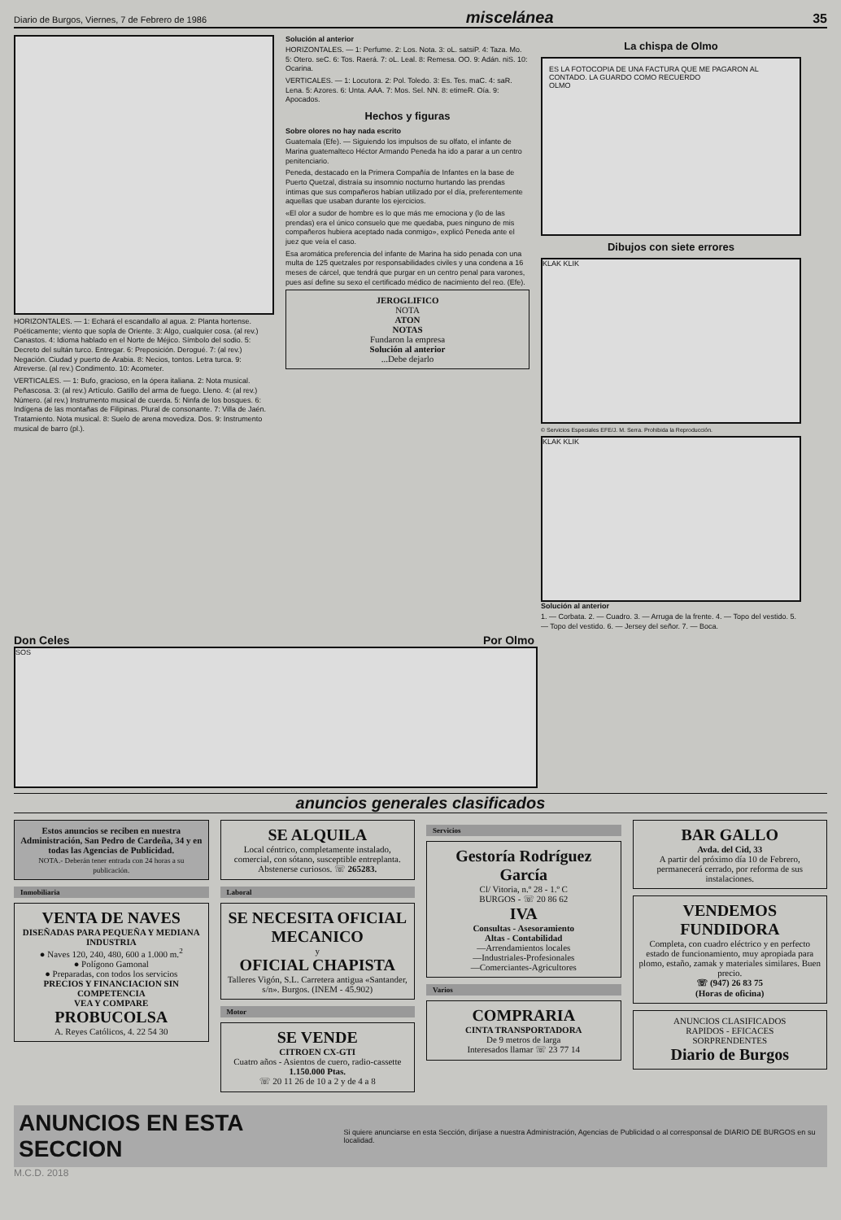Diario de Burgos, Viernes, 7 de Febrero de 1986 miscelánea 35
HORIZONTALES. — 1: Echará el escandallo al agua. 2: Planta hortense. Poéticamente; viento que sopla de Oriente. 3: Algo, cualquier cosa. (al rev.) Canastos. 4: Idioma hablado en el Norte de Méjico. Símbolo del sodio. 5: Decreto del sultán turco. Entregar. 6: Preposición. Derogué. 7: (al rev.) Negación. Ciudad y puerto de Arabia. 8: Necios, tontos. Letra turca. 9: Atreverse. (al rev.) Condimento. 10: Acometer.
VERTICALES. — 1: Bufo, gracioso, en la ópera italiana. 2: Nota musical. Peñascosa. 3: (al rev.) Artículo. Gatillo del arma de fuego. Lleno. 4: (al rev.) Número. (al rev.) Instrumento musical de cuerda. 5: Ninfa de los bosques. 6: Indígena de las montañas de Filipinas. Plural de consonante. 7: Villa de Jaén. Tratamiento. Nota musical. 8: Suelo de arena movediza. Dos. 9: Instrumento musical de barro (pl.).
Solución al anterior
HORIZONTALES. — 1: Perfume. 2: Los. Nota. 3: oL. satsiP. 4: Taza. Mo. 5: Otero. seC. 6: Tos. Raerá. 7: oL. Leal. 8: Remesa. OO. 9: Adán. niS. 10: Ocarina.
VERTICALES. — 1: Locutora. 2: Pol. Toledo. 3: Es. Tes. maC. 4: saR. Lena. 5: Azores. 6: Unta. AAA. 7: Mos. Sel. NN. 8: etimeR. Oía. 9: Apocados.
Hechos y figuras
Sobre olores no hay nada escrito
Guatemala (Efe). — Siguiendo los impulsos de su olfato, el infante de Marina guatemalteco Héctor Armando Peneda ha ido a parar a un centro penitenciario.
Peneda, destacado en la Primera Compañía de Infantes en la base de Puerto Quetzal, distraía su insomnio nocturno hurtando las prendas íntimas que sus compañeros habían utilizado por el día, preferentemente aquellas que usaban durante los ejercicios.
«El olor a sudor de hombre es lo que más me emociona y (lo de las prendas) era el único consuelo que me quedaba, pues ninguno de mis compañeros hubiera aceptado nada conmigo», explicó Peneda ante el juez que veía el caso.
Esa aromática preferencia del infante de Marina ha sido penada con una multa de 125 quetzales por responsabilidades civiles y una condena a 16 meses de cárcel, que tendrá que purgar en un centro penal para varones, pues así define su sexo el certificado médico de nacimiento del reo. (Efe).
JEROGLIFICO
NOTA
ATON
NOTAS
Fundaron la empresa
Solución al anterior
...Debe dejarlo
La chispa de Olmo
ES LA FOTOCOPIA DE UNA FACTURA QUE ME PAGARON AL CONTADO. LA GUARDO COMO RECUERDO
OLMO
Dibujos con siete errores
KLAK KLIK
© Servicios Especiales EFE/J. M. Serra. Prohibida la Reproducción.
KLAK KLIK
Solución al anterior
1. — Corbata. 2. — Cuadro. 3. — Arruga de la frente. 4. — Topo del vestido. 5. — Topo del vestido. 6. — Jersey del señor. 7. — Boca.
Don Celes Por Olmo
SOS
anuncios generales clasificados
Estos anuncios se reciben en nuestra Administración, San Pedro de Cardeña, 34 y en todas las Agencias de Publicidad.
NOTA.- Deberán tener entrada con 24 horas a su publicación.
Inmobiliaria
VENTA DE NAVES
DISEÑADAS PARA PEQUEÑA Y MEDIANA INDUSTRIA
● Naves 120, 240, 480, 600 a 1.000 m.<sup>2</sup>
● Polígono Gamonal
● Preparadas, con todos los servicios
PRECIOS Y FINANCIACION SIN COMPETENCIA
VEA Y COMPARE
PROBUCOLSA
A. Reyes Católicos, 4. 22 54 30
SE ALQUILA
Local céntrico, completamente instalado, comercial, con sótano, susceptible entreplanta. Abstenerse curiosos. ☏ 265283.
Laboral
SE NECESITA OFICIAL MECANICO
y
OFICIAL CHAPISTA
Talleres Vigón, S.L. Carretera antigua «Santander, s/n». Burgos. (INEM - 45.902)
Motor
SE VENDE
CITROEN CX-GTI
Cuatro años - Asientos de cuero, radio-cassette
1.150.000 Ptas.
☏ 20 11 26 de 10 a 2 y de 4 a 8
Servicios
Gestoría Rodríguez García
Cl/ Vitoria, n.º 28 - 1.º C
BURGOS - ☏ 20 86 62
IVA
Consultas - Asesoramiento
Altas - Contabilidad
—Arrendamientos locales
—Industriales-Profesionales
—Comerciantes-Agricultores
Varios
COMPRARIA
CINTA TRANSPORTADORA
De 9 metros de larga
Interesados llamar ☏ 23 77 14
BAR GALLO
Avda. del Cid, 33
A partir del próximo día 10 de Febrero, permanecerá cerrado, por reforma de sus instalaciones.
VENDEMOS FUNDIDORA
Completa, con cuadro eléctrico y en perfecto estado de funcionamiento, muy apropiada para plomo, estaño, zamak y materiales similares. Buen precio.
☏ (947) 26 83 75
(Horas de oficina)
ANUNCIOS CLASIFICADOS
RAPIDOS - EFICACES
SORPRENDENTES
Diario de Burgos
ANUNCIOS EN ESTA SECCION Si quiere anunciarse en esta Sección, diríjase a nuestra Administración, Agencias de Publicidad o al corresponsal de DIARIO DE BURGOS en su localidad.
M.C.D. 2018